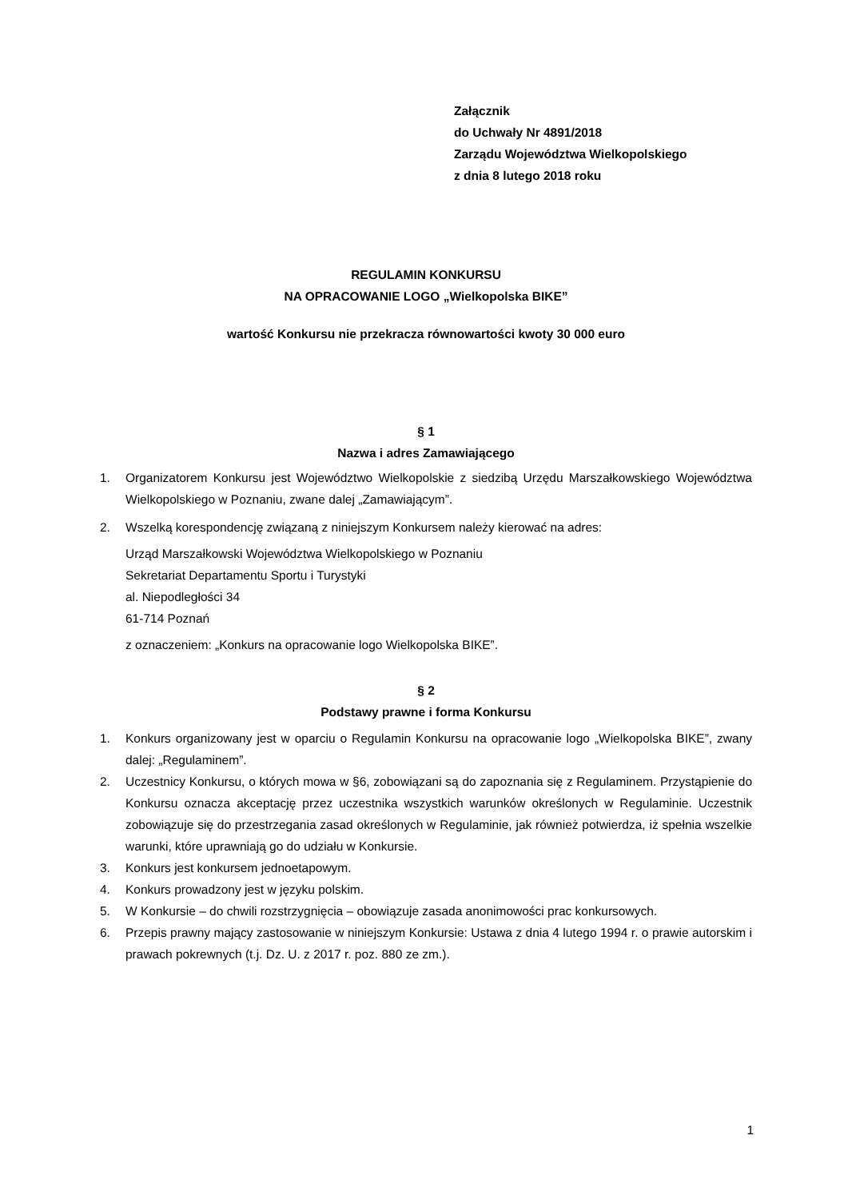Załącznik
do Uchwały Nr 4891/2018
Zarządu Województwa Wielkopolskiego
z dnia 8 lutego 2018 roku
REGULAMIN KONKURSU
NA OPRACOWANIE LOGO „Wielkopolska BIKE”
wartość Konkursu nie przekracza równowartości kwoty 30 000 euro
§ 1
Nazwa i adres Zamawiającego
1. Organizatorem Konkursu jest Województwo Wielkopolskie z siedzibą Urzędu Marszałkowskiego Województwa Wielkopolskiego w Poznaniu, zwane dalej „Zamawiającym”.
2. Wszelką korespondencję związaną z niniejszym Konkursem należy kierować na adres:
Urząd Marszałkowski Województwa Wielkopolskiego w Poznaniu
Sekretariat Departamentu Sportu i Turystyki
al. Niepodległości 34
61-714 Poznań
z oznaczeniem: „Konkurs na opracowanie logo Wielkopolska BIKE”.
§ 2
Podstawy prawne i forma Konkursu
1. Konkurs organizowany jest w oparciu o Regulamin Konkursu na opracowanie logo „Wielkopolska BIKE”, zwany dalej: „Regulaminem”.
2. Uczestnicy Konkursu, o których mowa w §6, zobowiązani są do zapoznania się z Regulaminem. Przystąpienie do Konkursu oznacza akceptację przez uczestnika wszystkich warunków określonych w Regulaminie. Uczestnik zobowiązuje się do przestrzegania zasad określonych w Regulaminie, jak również potwierdza, iż spełnia wszelkie warunki, które uprawniają go do udziału w Konkursie.
3. Konkurs jest konkursem jednoetapowym.
4. Konkurs prowadzony jest w języku polskim.
5. W Konkursie – do chwili rozstrzygnięcia – obowiązuje zasada anonimowości prac konkursowych.
6. Przepis prawny mający zastosowanie w niniejszym Konkursie: Ustawa z dnia 4 lutego 1994 r. o prawie autorskim i prawach pokrewnych (t.j. Dz. U. z 2017 r. poz. 880 ze zm.).
1